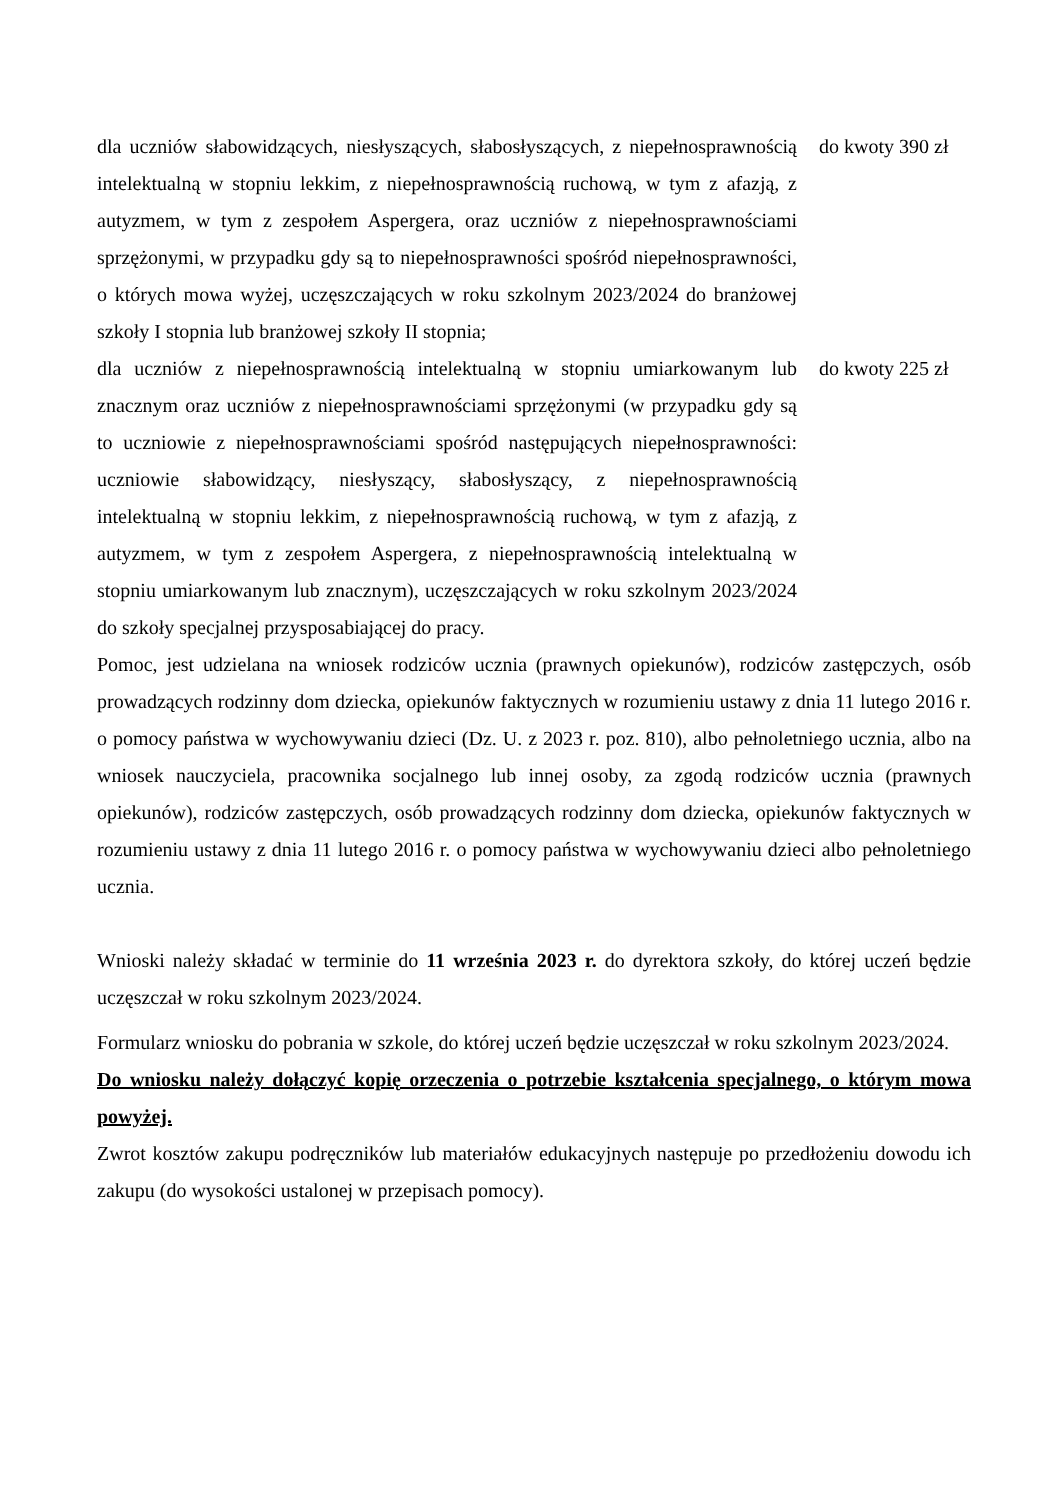| dla uczniów słabowidzących, niesłyszących, słabosłyszących, z niepełnosprawnością intelektualną w stopniu lekkim, z niepełnosprawnością ruchową, w tym z afazją, z autyzmem, w tym z zespołem Aspergera, oraz uczniów z niepełnosprawnościami sprzężonymi, w przypadku gdy są to niepełnosprawności spośród niepełnosprawności, o których mowa wyżej, uczęszczających w roku szkolnym 2023/2024 do branżowej szkoły I stopnia lub branżowej szkoły II stopnia; | do kwoty 390 zł |
| dla uczniów z niepełnosprawnością intelektualną w stopniu umiarkowanym lub znacznym oraz uczniów z niepełnosprawnościami sprzężonymi (w przypadku gdy są to uczniowie z niepełnosprawnościami spośród następujących niepełnosprawności: uczniowie słabowidzący, niesłyszący, słabosłyszący, z niepełnosprawnością intelektualną w stopniu lekkim, z niepełnosprawnością ruchową, w tym z afazją, z autyzmem, w tym z zespołem Aspergera, z niepełnosprawnością intelektualną w stopniu umiarkowanym lub znacznym), uczęszczających w roku szkolnym 2023/2024 do szkoły specjalnej przysposabiającej do pracy. | do kwoty 225 zł |
Pomoc, jest udzielana na wniosek rodziców ucznia (prawnych opiekunów), rodziców zastępczych, osób prowadzących rodzinny dom dziecka, opiekunów faktycznych w rozumieniu ustawy z dnia 11 lutego 2016 r. o pomocy państwa w wychowywaniu dzieci (Dz. U. z 2023 r. poz. 810), albo pełnoletniego ucznia, albo na wniosek nauczyciela, pracownika socjalnego lub innej osoby, za zgodą rodziców ucznia (prawnych opiekunów), rodziców zastępczych, osób prowadzących rodzinny dom dziecka, opiekunów faktycznych w rozumieniu ustawy z dnia 11 lutego 2016 r. o pomocy państwa w wychowywaniu dzieci albo pełnoletniego ucznia.
Wnioski należy składać w terminie do 11 września 2023 r. do dyrektora szkoły, do której uczeń będzie uczęszczał w roku szkolnym 2023/2024.
Formularz wniosku do pobrania w szkole, do której uczeń będzie uczęszczał w roku szkolnym 2023/2024.
Do wniosku należy dołączyć kopię orzeczenia o potrzebie kształcenia specjalnego, o którym mowa powyżej.
Zwrot kosztów zakupu podręczników lub materiałów edukacyjnych następuje po przedłożeniu dowodu ich zakupu (do wysokości ustalonej w przepisach pomocy).